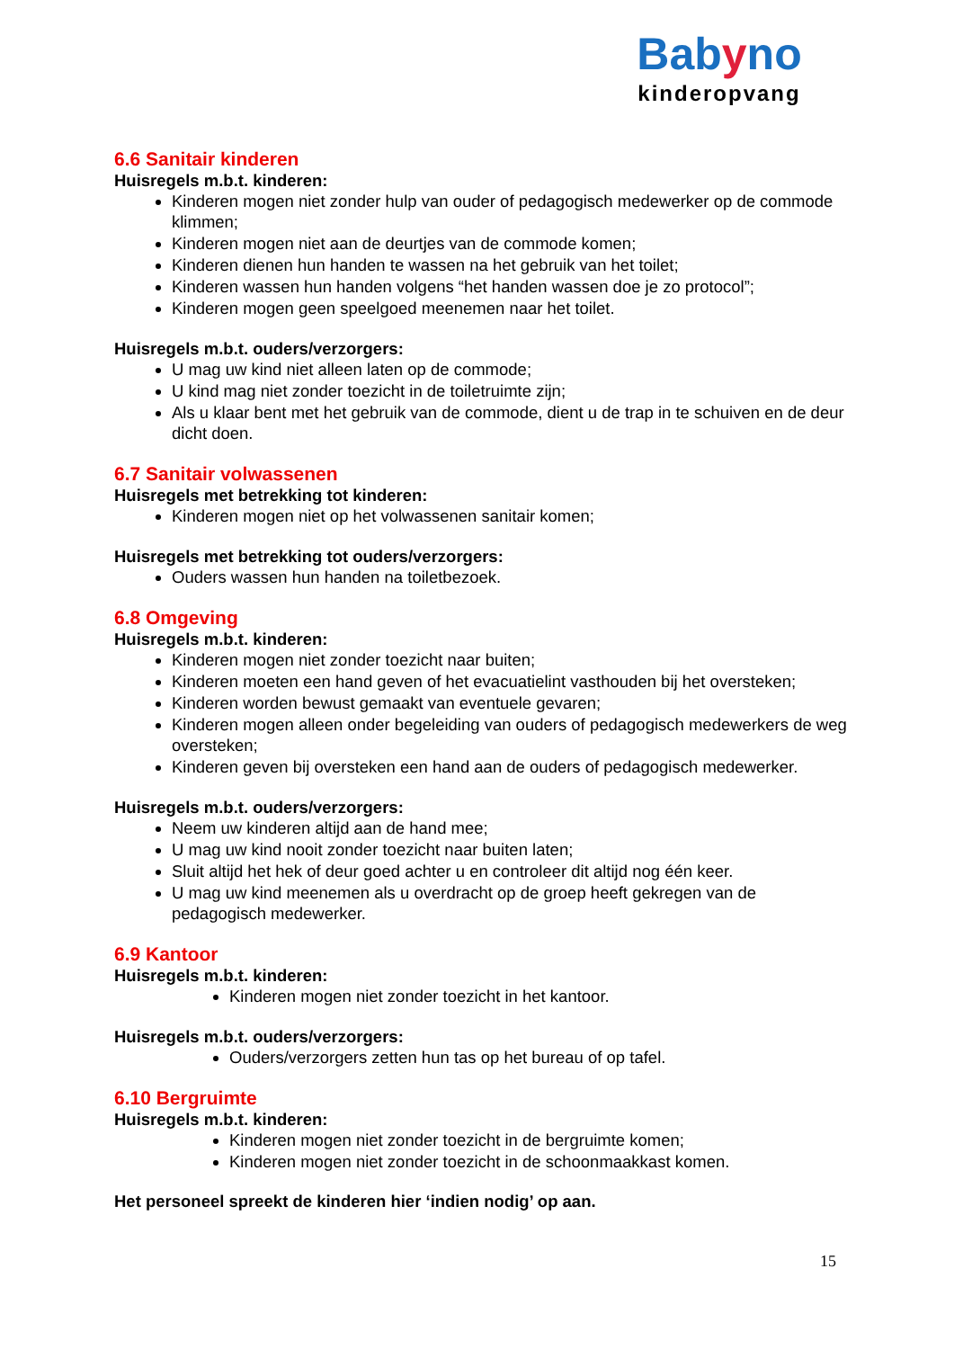Babyno
kinderopvang
6.6 Sanitair kinderen
Huisregels m.b.t. kinderen:
Kinderen mogen niet zonder hulp van ouder of pedagogisch medewerker op de commode klimmen;
Kinderen mogen niet aan de deurtjes van de commode komen;
Kinderen dienen hun handen te wassen na het gebruik van het toilet;
Kinderen wassen hun handen volgens “het handen wassen doe je zo protocol”;
Kinderen mogen geen speelgoed meenemen naar het toilet.
Huisregels m.b.t. ouders/verzorgers:
U mag uw kind niet alleen laten op de commode;
U kind mag niet zonder toezicht in de toiletruimte zijn;
Als u klaar bent met het gebruik van de commode, dient u de trap in te schuiven en de deur dicht doen.
6.7 Sanitair volwassenen
Huisregels met betrekking tot kinderen:
Kinderen mogen niet op het volwassenen sanitair komen;
Huisregels met betrekking tot ouders/verzorgers:
Ouders wassen hun handen na toiletbezoek.
6.8 Omgeving
Huisregels m.b.t. kinderen:
Kinderen mogen niet zonder toezicht naar buiten;
Kinderen moeten een hand geven of het evacuatielint vasthouden bij het oversteken;
Kinderen worden bewust gemaakt van eventuele gevaren;
Kinderen mogen alleen onder begeleiding van ouders of pedagogisch medewerkers de weg oversteken;
Kinderen geven bij oversteken een hand aan de ouders of pedagogisch medewerker.
Huisregels m.b.t. ouders/verzorgers:
Neem uw kinderen altijd aan de hand mee;
U mag uw kind nooit zonder toezicht naar buiten laten;
Sluit altijd het hek of deur goed achter u en controleer dit altijd nog één keer.
U mag uw kind meenemen als u overdracht op de groep heeft gekregen van de pedagogisch medewerker.
6.9 Kantoor
Huisregels m.b.t. kinderen:
Kinderen mogen niet zonder toezicht in het kantoor.
Huisregels m.b.t. ouders/verzorgers:
Ouders/verzorgers zetten hun tas op het bureau of op tafel.
6.10 Bergruimte
Huisregels m.b.t. kinderen:
Kinderen mogen niet zonder toezicht in de bergruimte komen;
Kinderen mogen niet zonder toezicht in de schoonmaakkast komen.
Het personeel spreekt de kinderen hier ‘indien nodig’ op aan.
15